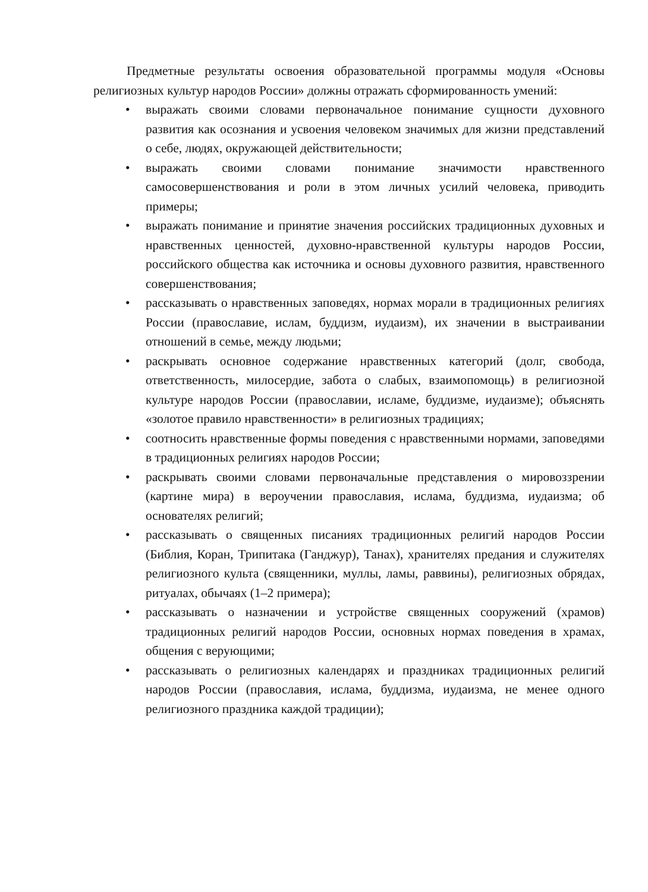Предметные результаты освоения образовательной программы модуля «Основы религиозных культур народов России» должны отражать сформированность умений:
• выражать своими словами первоначальное понимание сущности духовного развития как осознания и усвоения человеком значимых для жизни представлений о себе, людях, окружающей действительности;
• выражать своими словами понимание значимости нравственного самосовершенствования и роли в этом личных усилий человека, приводить примеры;
• выражать понимание и принятие значения российских традиционных духовных и нравственных ценностей, духовно-нравственной культуры народов России, российского общества как источника и основы духовного развития, нравственного совершенствования;
• рассказывать о нравственных заповедях, нормах морали в традиционных религиях России (православие, ислам, буддизм, иудаизм), их значении в выстраивании отношений в семье, между людьми;
• раскрывать основное содержание нравственных категорий (долг, свобода, ответственность, милосердие, забота о слабых, взаимопомощь) в религиозной культуре народов России (православии, исламе, буддизме, иудаизме); объяснять «золотое правило нравственности» в религиозных традициях;
• соотносить нравственные формы поведения с нравственными нормами, заповедями в традиционных религиях народов России;
• раскрывать своими словами первоначальные представления о мировоззрении (картине мира) в вероучении православия, ислама, буддизма, иудаизма; об основателях религий;
• рассказывать о священных писаниях традиционных религий народов России (Библия, Коран, Трипитака (Ганджур), Танах), хранителях предания и служителях религиозного культа (священники, муллы, ламы, раввины), религиозных обрядах, ритуалах, обычаях (1–2 примера);
• рассказывать о назначении и устройстве священных сооружений (храмов) традиционных религий народов России, основных нормах поведения в храмах, общения с верующими;
• рассказывать о религиозных календарях и праздниках традиционных религий народов России (православия, ислама, буддизма, иудаизма, не менее одного религиозного праздника каждой традиции);